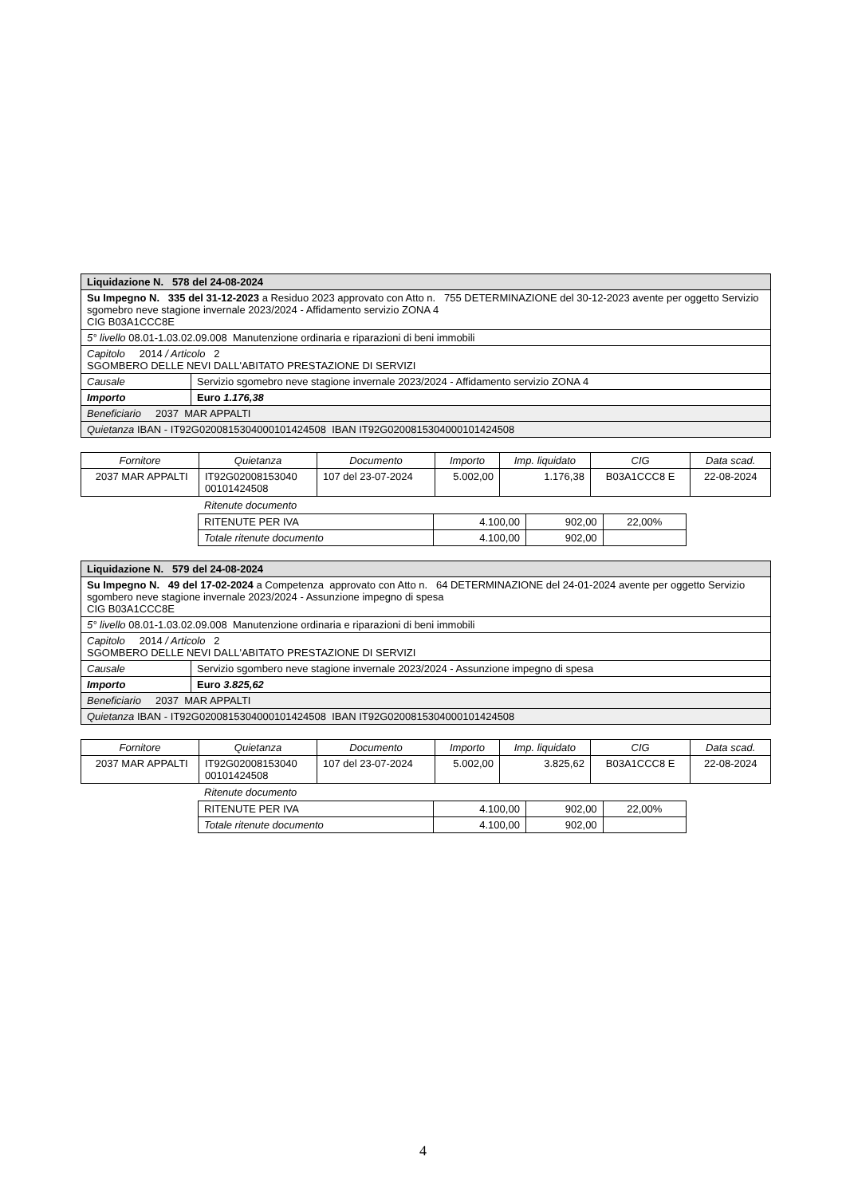| Liquidazione N. 578 del 24-08-2024 | |
| Su Impegno N. 335 del 31-12-2023 a Residuo 2023 approvato con Atto n. 755 DETERMINAZIONE del 30-12-2023 avente per oggetto Servizio sgomebro neve stagione invernale 2023/2024 - Affidamento servizio ZONA 4 CIG B03A1CCC8E | |
| 5° livello 08.01-1.03.02.09.008 Manutenzione ordinaria e riparazioni di beni immobili | |
| Capitolo 2014 / Articolo 2 SGOMBERO DELLE NEVI DALL'ABITATO PRESTAZIONE DI SERVIZI | |
| Causale | Servizio sgomebro neve stagione invernale 2023/2024 - Affidamento servizio ZONA 4 |
| Importo | Euro 1.176,38 |
| Beneficiario 2037 MAR APPALTI | |
| Quietanza IBAN - IT92G0200815304000101424508 IBAN IT92G0200815304000101424508 | |
| Fornitore | Quietanza | Documento | Importo | Imp. liquidato | CIG | Data scad. |
| --- | --- | --- | --- | --- | --- | --- |
| 2037 MAR APPALTI | IT92G02008153040 00101424508 | 107 del 23-07-2024 | 5.002,00 | 1.176,38 | B03A1CCC8 E | 22-08-2024 |
Ritenute documento
| RITENUTE PER IVA | 4.100,00 | 902,00 | 22,00% |
| Totale ritenute documento | 4.100,00 | 902,00 | |
| Liquidazione N. 579 del 24-08-2024 | |
| Su Impegno N. 49 del 17-02-2024 a Competenza approvato con Atto n. 64 DETERMINAZIONE del 24-01-2024 avente per oggetto Servizio sgombero neve stagione invernale 2023/2024 - Assunzione impegno di spesa CIG B03A1CCC8E | |
| 5° livello 08.01-1.03.02.09.008 Manutenzione ordinaria e riparazioni di beni immobili | |
| Capitolo 2014 / Articolo 2 SGOMBERO DELLE NEVI DALL'ABITATO PRESTAZIONE DI SERVIZI | |
| Causale | Servizio sgombero neve stagione invernale 2023/2024 - Assunzione impegno di spesa |
| Importo | Euro 3.825,62 |
| Beneficiario 2037 MAR APPALTI | |
| Quietanza IBAN - IT92G0200815304000101424508 IBAN IT92G0200815304000101424508 | |
| Fornitore | Quietanza | Documento | Importo | Imp. liquidato | CIG | Data scad. |
| --- | --- | --- | --- | --- | --- | --- |
| 2037 MAR APPALTI | IT92G02008153040 00101424508 | 107 del 23-07-2024 | 5.002,00 | 3.825,62 | B03A1CCC8 E | 22-08-2024 |
Ritenute documento
| RITENUTE PER IVA | 4.100,00 | 902,00 | 22,00% |
| Totale ritenute documento | 4.100,00 | 902,00 | |
4